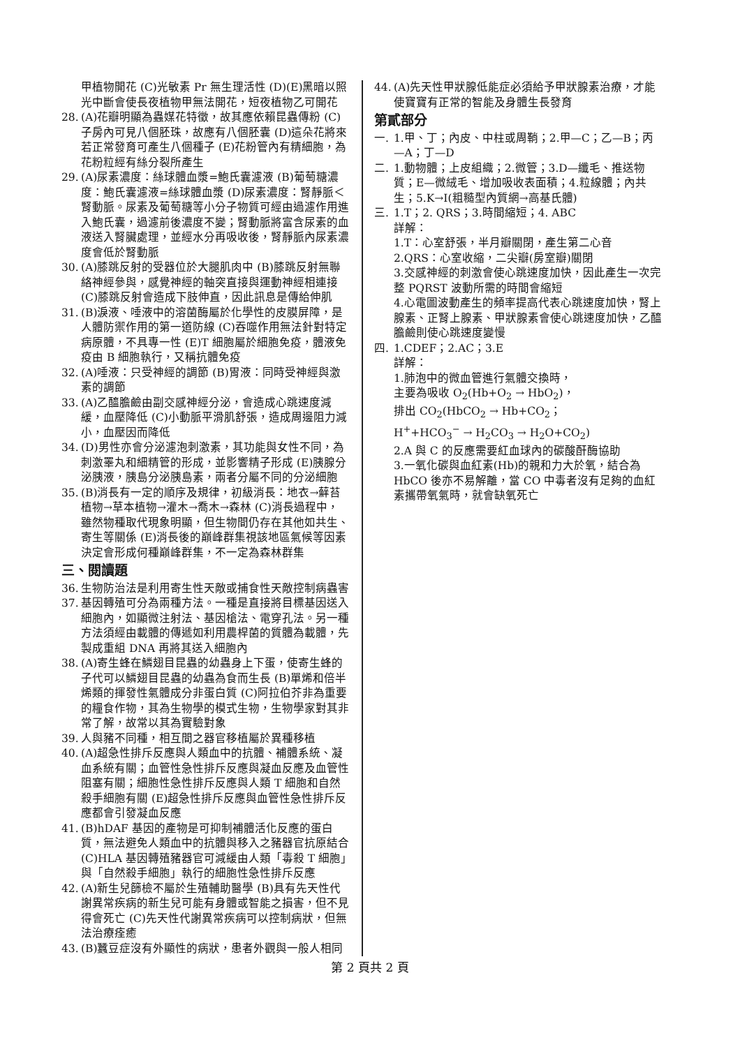甲植物開花 (C)光敏素 Pr 無生理活性 (D)(E)黑暗以照光中斷會使長夜植物甲無法開花，短夜植物乙可開花
28. (A)花瓣明顯為蟲媒花特徵，故其應依賴昆蟲傳粉 (C)子房內可見八個胚珠，故應有八個胚囊 (D)這朵花將來若正常發育可產生八個種子 (E)花粉管內有精細胞，為花粉粒經有絲分裂所產生
29. (A)尿素濃度：絲球體血漿=鮑氏囊濾液 (B)葡萄糖濃度：鮑氏囊濾液=絲球體血漿 (D)尿素濃度：腎靜脈＜腎動脈。尿素及葡萄糖等小分子物質可經由過濾作用進入鮑氏囊，過濾前後濃度不變；腎動脈將富含尿素的血液送入腎臟處理，並經水分再吸收後，腎靜脈內尿素濃度會低於腎動脈
30. (A)膝跳反射的受器位於大腿肌肉中 (B)膝跳反射無聯絡神經參與，感覺神經的軸突直接與運動神經相連接 (C)膝跳反射會造成下肢伸直，因此訊息是傳給伸肌
31. (B)淚液、唾液中的溶菌酶屬於化學性的皮膜屏障，是人體防禦作用的第一道防線 (C)吞噬作用無法針對特定病原體，不具專一性 (E)T 細胞屬於細胞免疫，體液免疫由 B 細胞執行，又稱抗體免疫
32. (A)唾液：只受神經的調節 (B)胃液：同時受神經與激素的調節
33. (A)乙醯膽鹼由副交感神經分泌，會造成心跳速度減緩，血壓降低 (C)小動脈平滑肌舒張，造成周邊阻力減小，血壓因而降低
34. (D)男性亦會分泌濾泡刺激素，其功能與女性不同，為刺激睪丸和細精管的形成，並影響精子形成 (E)胰腺分泌胰液，胰島分泌胰島素，兩者分屬不同的分泌細胞
35. (B)消長有一定的順序及規律，初級消長：地衣→蘚苔植物→草本植物→灌木→喬木→森林 (C)消長過程中，雖然物種取代現象明顯，但生物間仍存在其他如共生、寄生等關係 (E)消長後的巔峰群集視該地區氣候等因素決定會形成何種巔峰群集，不一定為森林群集
三、閱讀題
36. 生物防治法是利用寄生性天敵或捕食性天敵控制病蟲害
37. 基因轉殖可分為兩種方法。一種是直接將目標基因送入細胞內，如顯微注射法、基因槍法、電穿孔法。另一種方法須經由載體的傳遞如利用農桿菌的質體為載體，先製成重組 DNA 再將其送入細胞內
38. (A)寄生蜂在鱗翅目昆蟲的幼蟲身上下蛋，使寄生蜂的子代可以鱗翅目昆蟲的幼蟲為食而生長 (B)單烯和倍半烯類的揮發性氣體成分非蛋白質 (C)阿拉伯芥非為重要的糧食作物，其為生物學的模式生物，生物學家對其非常了解，故常以其為實驗對象
39. 人與豬不同種，相互間之器官移植屬於異種移植
40. (A)超急性排斥反應與人類血中的抗體、補體系統、凝血系統有關；血管性急性排斥反應與凝血反應及血管性阻塞有關；細胞性急性排斥反應與人類 T 細胞和自然殺手細胞有關 (E)超急性排斥反應與血管性急性排斥反應都會引發凝血反應
41. (B)hDAF 基因的產物是可抑制補體活化反應的蛋白質，無法避免人類血中的抗體與移入之豬器官抗原結合 (C)HLA 基因轉殖豬器官可減緩由人類「毒殺 T 細胞」與「自然殺手細胞」執行的細胞性急性排斥反應
42. (A)新生兒篩檢不屬於生殖輔助醫學 (B)具有先天性代謝異常疾病的新生兒可能有身體或智能之損害，但不見得會死亡 (C)先天性代謝異常疾病可以控制病狀，但無法治療痊癒
43. (B)蠶豆症沒有外顯性的病狀，患者外觀與一般人相同
44. (A)先天性甲狀腺低能症必須給予甲狀腺素治療，才能使寶寶有正常的智能及身體生長發育
第貳部分
一. 1.甲、丁；內皮、中柱或周鞘；2.甲—C；乙—B；丙—A；丁—D
二. 1.動物體；上皮組織；2.微管；3.D—纖毛、推送物質；E—微絨毛、增加吸收表面積；4.粒線體；內共生；5.K→I(粗糙型內質網→高基氏體)
三. 1.T；2. QRS；3.時間縮短；4. ABC
詳解：
1.T：心室舒張，半月瓣關閉，產生第二心音
2.QRS：心室收縮，二尖瓣(房室瓣)關閉
3.交感神經的刺激會使心跳速度加快，因此產生一次完整 PQRST 波動所需的時間會縮短
4.心電圖波動產生的頻率提高代表心跳速度加快，腎上腺素、正腎上腺素、甲狀腺素會使心跳速度加快，乙醯膽鹼則使心跳速度變慢
四. 1.CDEF；2.AC；3.E
詳解：
1.肺泡中的微血管進行氣體交換時，
主要為吸收 O<sub>2</sub>(Hb+O<sub>2</sub> → HbO<sub>2</sub>)，
排出 CO<sub>2</sub>(HbCO<sub>2</sub> → Hb+CO<sub>2</sub>；
H<sup>+</sup>+HCO<sub>3</sub><sup>−</sup> → H<sub>2</sub>CO<sub>3</sub> → H<sub>2</sub>O+CO<sub>2</sub>)
2.A 與 C 的反應需要紅血球內的碳酸酐酶協助
3.一氧化碳與血紅素(Hb)的親和力大於氧，結合為 HbCO 後亦不易解離，當 CO 中毒者沒有足夠的血紅素攜帶氧氣時，就會缺氧死亡
第 2 頁共 2 頁